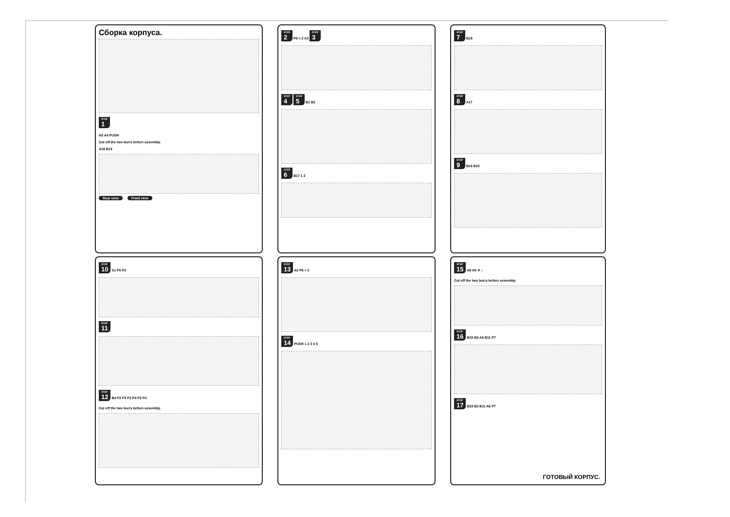Сборка корпуса.
<sup>STEP</sup>1
A5 A4 PUSH
Cut off the two burrs before assembly.
A16 B14
Rear view Front view
<sup>STEP</sup>2
P8 × 2 A3
<sup>STEP</sup>3
<sup>STEP</sup>4
<sup>STEP</sup>5
B1 B2
<sup>STEP</sup>6
B17 1 2
<sup>STEP</sup>7
B18
<sup>STEP</sup>8
A17
<sup>STEP</sup>9
B16 B15
<sup>STEP</sup>10
A1 P5 P3
<sup>STEP</sup>11
<sup>STEP</sup>12
B4 P2 P3 P2 P4 P2 P4
Cut off the two burrs before assembly.
<sup>STEP</sup>13
A2 P6 × 2
<sup>STEP</sup>14
PUSH 1 2 3 4 5
<sup>STEP</sup>15
A9 A9 ✕ ○
Cut off the two burrs before assembly.
<sup>STEP</sup>16
B19 B3 A6 B11 P7
<sup>STEP</sup>17
B19 B3 B11 A6 P7
ГОТОВЫЙ КОРПУС.